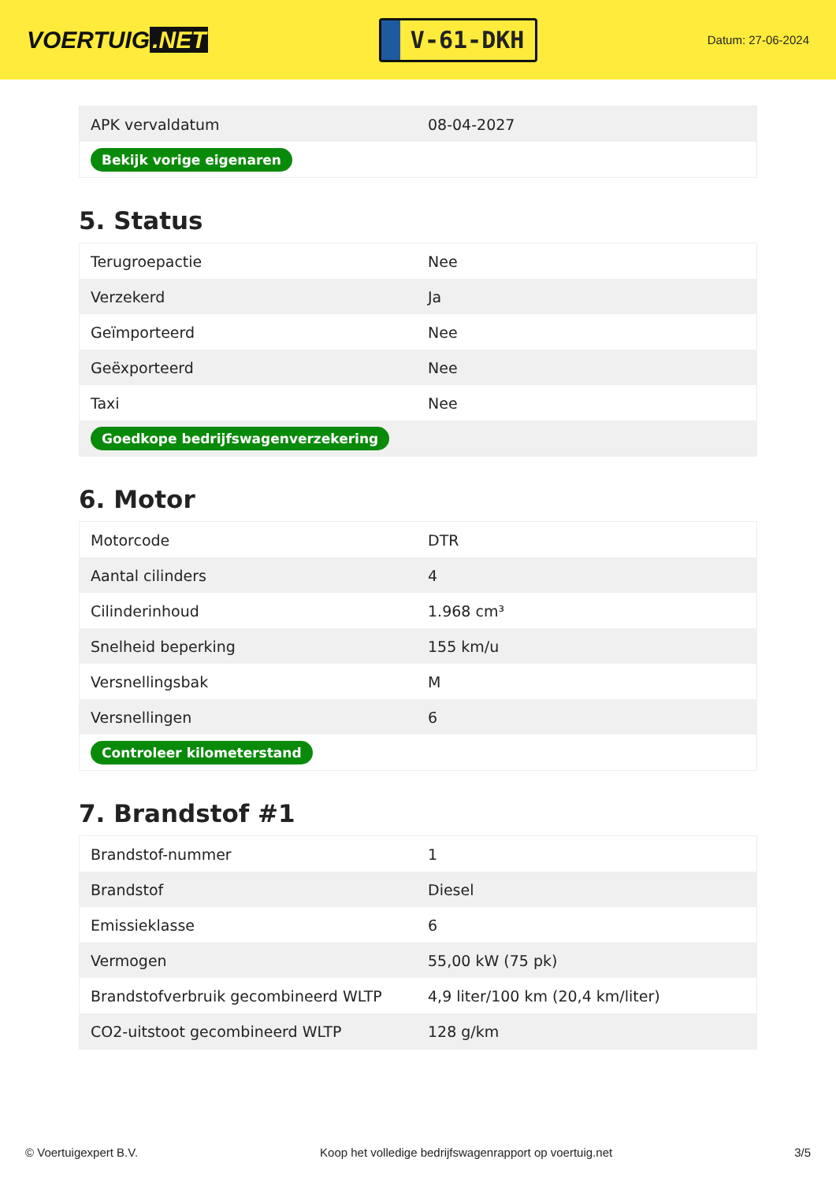VOERTUIG.NET
V-61-DKH
Datum: 27-06-2024
| APK vervaldatum | 08-04-2027 |
| Bekijk vorige eigenaren | |
5. Status
| Terugroepactie | Nee |
| Verzekerd | Ja |
| Geïmporteerd | Nee |
| Geëxporteerd | Nee |
| Taxi | Nee |
| Goedkope bedrijfswagenverzekering | |
6. Motor
| Motorcode | DTR |
| Aantal cilinders | 4 |
| Cilinderinhoud | 1.968 cm³ |
| Snelheid beperking | 155 km/u |
| Versnellingsbak | M |
| Versnellingen | 6 |
| Controleer kilometerstand | |
7. Brandstof #1
| Brandstof-nummer | 1 |
| Brandstof | Diesel |
| Emissieklasse | 6 |
| Vermogen | 55,00 kW (75 pk) |
| Brandstofverbruik gecombineerd WLTP | 4,9 liter/100 km (20,4 km/liter) |
| CO2-uitstoot gecombineerd WLTP | 128 g/km |
© Voertuigexpert B.V. Koop het volledige bedrijfswagenrapport op voertuig.net 3/5